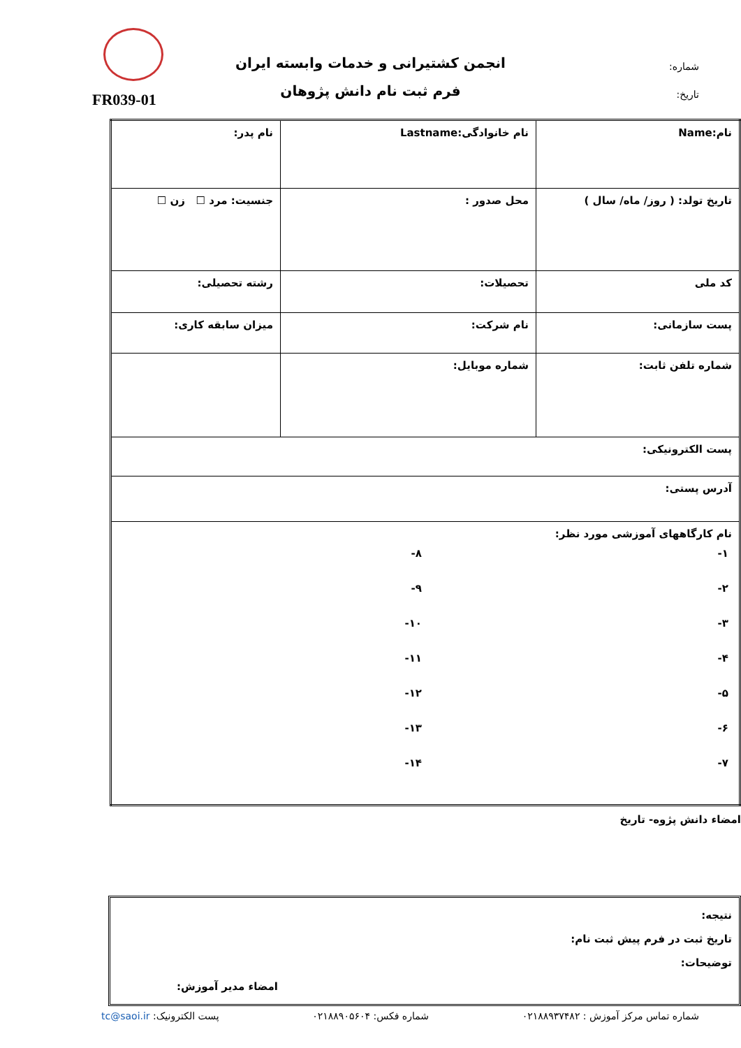شماره:
تاریخ:
انجمن کشتیرانی و خدمات وابسته ایران
فرم ثبت نام دانش پژوهان
FR039-01
| نام:Name | نام خانوادگی:Lastname | نام پدر: |
| تاریخ تولد: ( روز/ ماه/ سال ) | محل صدور : | جنسیت: مرد ☐ زن ☐ |
| کد ملی | تحصیلات: | رشته تحصیلی: |
| پست سازمانی: | نام شرکت: | میزان سابقه کاری: |
| شماره تلفن ثابت: | شماره موبایل: | |
| پست الکترونیکی: | | |
| آدرس پستی: | | |
| نام کارگاههای آموزشی مورد نظر: ۱- ۲- ۳- ۴- ۵- ۶- ۷- ۸- ۹- ۱۰- ۱۱- ۱۲- ۱۳- ۱۴- | | |
امضاء دانش پژوه- تاریخ
نتیجه:
تاریخ ثبت در فرم پیش ثبت نام:
توضیحات:
امضاء مدیر آموزش:
شماره تماس مرکز آموزش : ۰۲۱۸۸۹۳۷۴۸۲ شماره فکس: ۰۲۱۸۸۹۰۵۶۰۴ پست الکترونیک: tc@saoi.ir